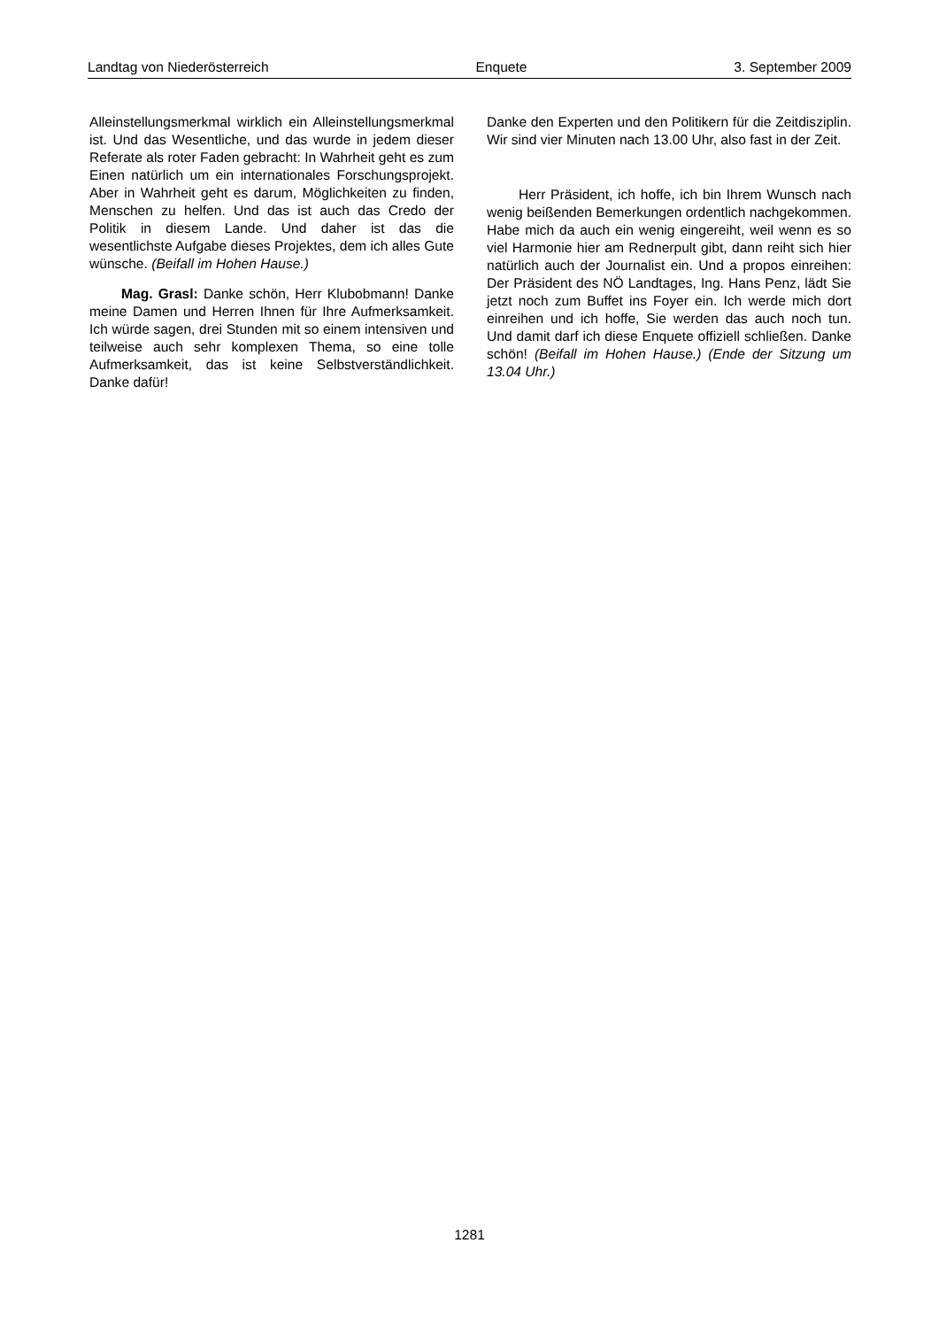Landtag von Niederösterreich Enquete 3. September 2009
Alleinstellungsmerkmal wirklich ein Alleinstellungs­merkmal ist. Und das Wesentliche, und das wurde in jedem dieser Referate als roter Faden gebracht: In Wahrheit geht es zum Einen natürlich um ein internationales Forschungsprojekt. Aber in Wahr­heit geht es darum, Möglichkeiten zu finden, Men­schen zu helfen. Und das ist auch das Credo der Politik in diesem Lande. Und daher ist das die wesentlichste Aufgabe dieses Projektes, dem ich alles Gute wünsche. (Beifall im Hohen Hause.)
Mag. Grasl: Danke schön, Herr Klubobmann! Danke meine Damen und Herren Ihnen für Ihre Aufmerksamkeit. Ich würde sagen, drei Stunden mit so einem intensiven und teilweise auch sehr kom­plexen Thema, so eine tolle Aufmerksamkeit, das ist keine Selbstverständlichkeit. Danke dafür!
Danke den Experten und den Politikern für die Zeit­disziplin. Wir sind vier Minuten nach 13.00 Uhr, also fast in der Zeit.
Herr Präsident, ich hoffe, ich bin Ihrem Wunsch nach wenig beißenden Bemerkungen ordentlich nachgekommen. Habe mich da auch ein wenig eingereiht, weil wenn es so viel Harmonie hier am Rednerpult gibt, dann reiht sich hier natürlich auch der Journalist ein. Und a propos einreihen: Der Präsident des NÖ Landtages, Ing. Hans Penz, lädt Sie jetzt noch zum Buffet ins Foyer ein. Ich werde mich dort einreihen und ich hoffe, Sie werden das auch noch tun. Und damit darf ich diese Enquete offiziell schließen. Danke schön! (Beifall im Hohen Hause.) (Ende der Sitzung um 13.04 Uhr.)
1281